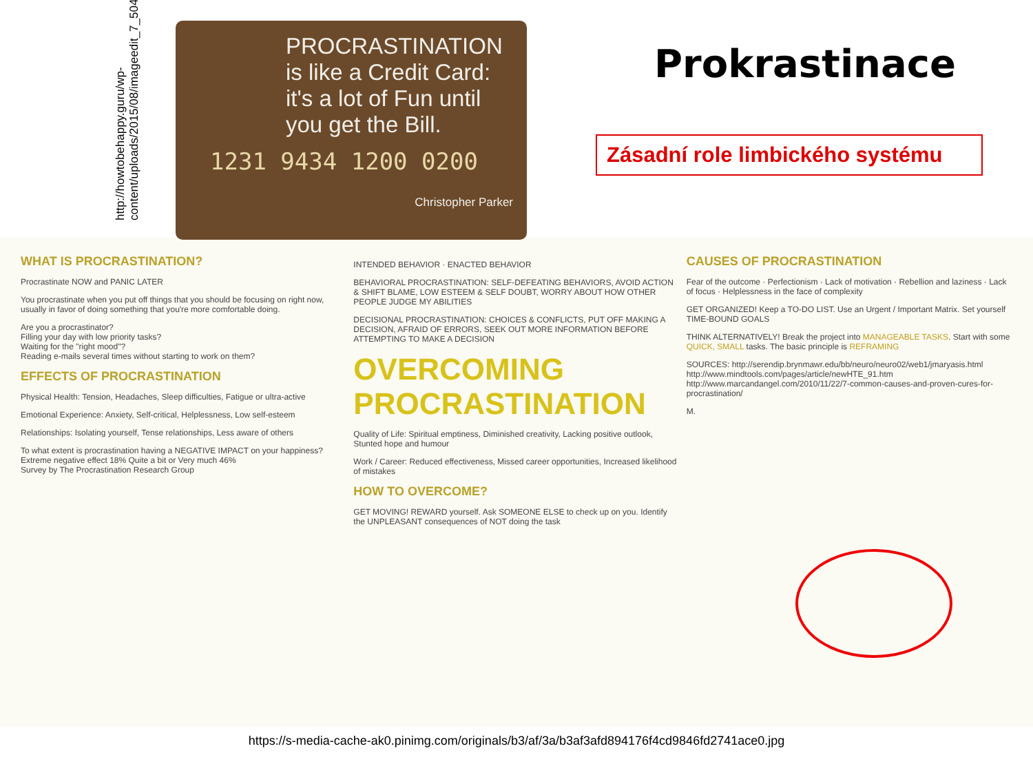http://howtobehappy.guru/wp-content/uploads/2015/08/imageedit_7_5046245303.jpg
PROCRASTINATION is like a Credit Card: it's a lot of Fun until you get the Bill.
1231 9434 1200 0200
Christopher Parker
Prokrastinace
Zásadní role limbického systému
WHAT IS PROCRASTINATION?
Procrastinate NOW and PANIC LATER
You procrastinate when you put off things that you should be focusing on right now, usually in favor of doing something that you're more comfortable doing.
Are you a procrastinator?
Filling your day with low priority tasks?
Waiting for the "right mood"?
Reading e-mails several times without starting to work on them?
EFFECTS OF PROCRASTINATION
Physical Health: Tension, Headaches, Sleep difficulties, Fatigue or ultra-active
Emotional Experience: Anxiety, Self-critical, Helplessness, Low self-esteem
Relationships: Isolating yourself, Tense relationships, Less aware of others
To what extent is procrastination having a NEGATIVE IMPACT on your happiness? Extreme negative effect 18% Quite a bit or Very much 46%
Survey by The Procrastination Research Group
INTENDED BEHAVIOR · ENACTED BEHAVIOR
BEHAVIORAL PROCRASTINATION: SELF-DEFEATING BEHAVIORS, AVOID ACTION & SHIFT BLAME, LOW ESTEEM & SELF DOUBT, WORRY ABOUT HOW OTHER PEOPLE JUDGE MY ABILITIES
DECISIONAL PROCRASTINATION: CHOICES & CONFLICTS, PUT OFF MAKING A DECISION, AFRAID OF ERRORS, SEEK OUT MORE INFORMATION BEFORE ATTEMPTING TO MAKE A DECISION
OVERCOMING PROCRASTINATION
Quality of Life: Spiritual emptiness, Diminished creativity, Lacking positive outlook, Stunted hope and humour
Work / Career: Reduced effectiveness, Missed career opportunities, Increased likelihood of mistakes
HOW TO OVERCOME?
GET MOVING! REWARD yourself. Ask SOMEONE ELSE to check up on you. Identify the UNPLEASANT consequences of NOT doing the task
CAUSES OF PROCRASTINATION
Fear of the outcome · Perfectionism · Lack of motivation · Rebellion and laziness · Lack of focus · Helplessness in the face of complexity
GET ORGANIZED! Keep a TO-DO LIST. Use an Urgent / Important Matrix. Set yourself TIME-BOUND GOALS
THINK ALTERNATIVELY! Break the project into MANAGEABLE TASKS. Start with some QUICK, SMALL tasks. The basic principle is REFRAMING
SOURCES: http://serendip.brynmawr.edu/bb/neuro/neuro02/web1/jmaryasis.html
http://www.mindtools.com/pages/article/newHTE_91.htm
http://www.marcandangel.com/2010/11/22/7-common-causes-and-proven-cures-for-procrastination/
M.
https://s-media-cache-ak0.pinimg.com/originals/b3/af/3a/b3af3afd894176f4cd9846fd2741ace0.jpg